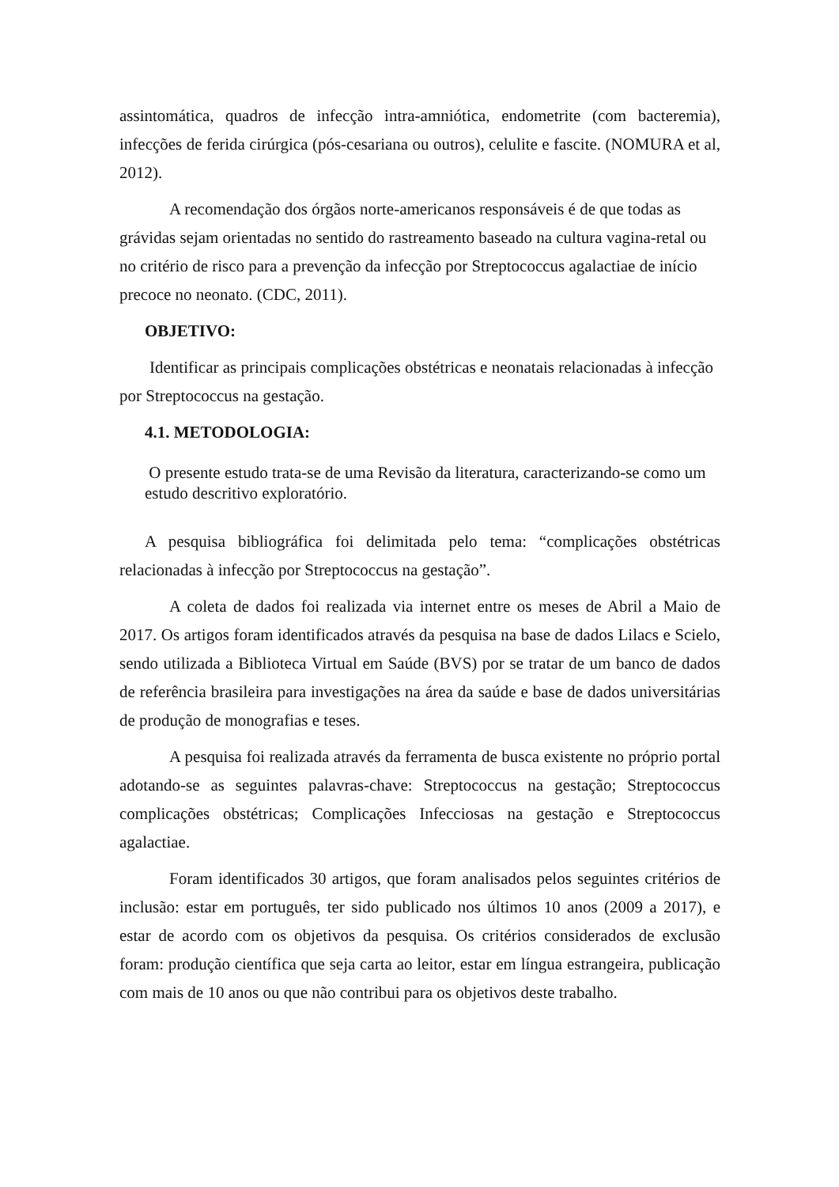assintomática, quadros de infecção intra-amniótica, endometrite (com bacteremia), infecções de ferida cirúrgica (pós-cesariana ou outros), celulite e fascite. (NOMURA et al, 2012).
A recomendação dos órgãos norte-americanos responsáveis é de que todas as grávidas sejam orientadas no sentido do rastreamento baseado na cultura vagina-retal ou no critério de risco para a prevenção da infecção por Streptococcus agalactiae de início precoce no neonato. (CDC, 2011).
OBJETIVO:
Identificar as principais complicações obstétricas e neonatais relacionadas à infecção por Streptococcus na gestação.
4.1. METODOLOGIA:
O presente estudo trata-se de uma Revisão da literatura, caracterizando-se como um estudo descritivo exploratório.
A pesquisa bibliográfica foi delimitada pelo tema: “complicações obstétricas relacionadas à infecção por Streptococcus na gestação”.
A coleta de dados foi realizada via internet entre os meses de Abril a Maio de 2017. Os artigos foram identificados através da pesquisa na base de dados Lilacs e Scielo, sendo utilizada a Biblioteca Virtual em Saúde (BVS) por se tratar de um banco de dados de referência brasileira para investigações na área da saúde e base de dados universitárias de produção de monografias e teses.
A pesquisa foi realizada através da ferramenta de busca existente no próprio portal adotando-se as seguintes palavras-chave: Streptococcus na gestação; Streptococcus complicações obstétricas; Complicações Infecciosas na gestação e Streptococcus agalactiae.
Foram identificados 30 artigos, que foram analisados pelos seguintes critérios de inclusão: estar em português, ter sido publicado nos últimos 10 anos (2009 a 2017), e estar de acordo com os objetivos da pesquisa. Os critérios considerados de exclusão foram: produção científica que seja carta ao leitor, estar em língua estrangeira, publicação com mais de 10 anos ou que não contribui para os objetivos deste trabalho.